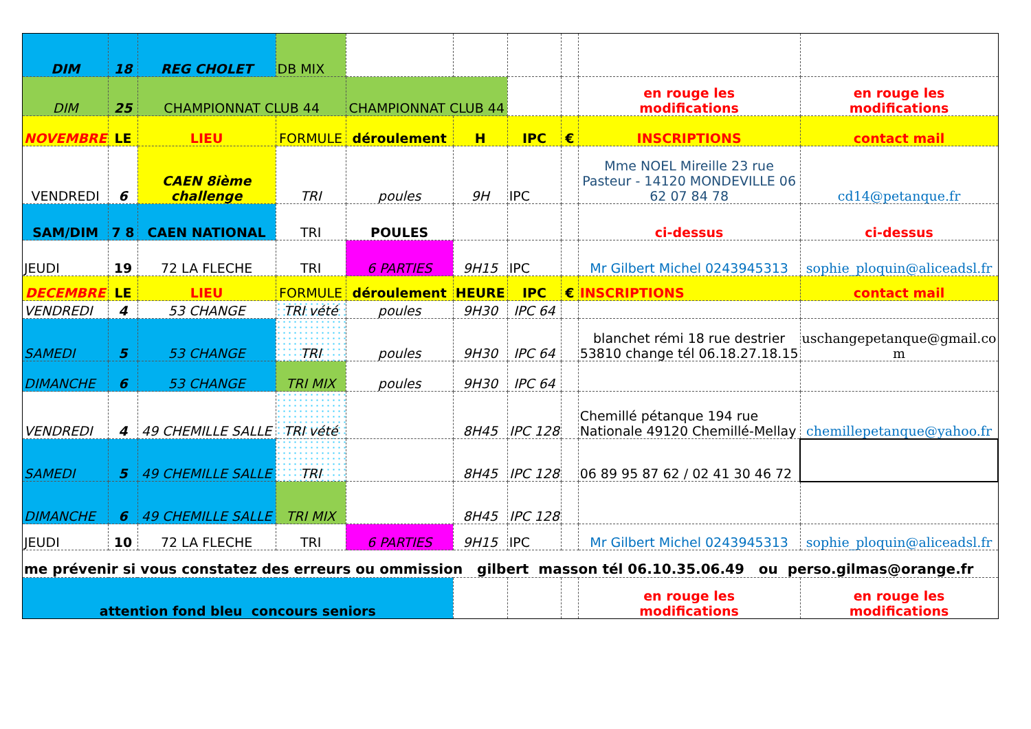| DIM | 18 | REG CHOLET | DB MIX | | | | | | |
| DIM | 25 | CHAMPIONNAT CLUB 44 | | CHAMPIONNAT CLUB 44 | | | | en rouge les modifications | en rouge les modifications |
| NOVEMBRE | LE | LIEU | FORMULE | déroulement | H | IPC | € | INSCRIPTIONS | contact mail |
| VENDREDI | 6 | CAEN 8ième challenge | TRI | poules | 9H | IPC | | Mme NOEL Mireille 23 rue Pasteur - 14120 MONDEVILLE 06 62 07 84 78 | cd14@petanque.fr |
| SAM/DIM | 7 8 | CAEN NATIONAL | TRI | POULES | | | | ci-dessus | ci-dessus |
| JEUDI | 19 | 72 LA FLECHE | TRI | 6 PARTIES | 9H15 | IPC | | Mr Gilbert Michel 0243945313 | sophie_ploquin@aliceadsl.fr |
| DECEMBRE | LE | LIEU | FORMULE | déroulement | HEURE | IPC | € | INSCRIPTIONS | contact mail |
| VENDREDI | 4 | 53 CHANGE | TRI vété | poules | 9H30 | IPC 64 | | | |
| SAMEDI | 5 | 53 CHANGE | TRI | poules | 9H30 | IPC 64 | | blanchet rémi 18 rue destrier 53810 change tél 06.18.27.18.15 | uschangepetanque@gmail.co m |
| DIMANCHE | 6 | 53 CHANGE | TRI MIX | poules | 9H30 | IPC 64 | | | |
| VENDREDI | 4 | 49 CHEMILLE SALLE | TRI vété | | 8H45 | IPC 128 | | Chemillé pétanque 194 rue Nationale 49120 Chemillé-Mellay | chemillepetanque@yahoo.fr |
| SAMEDI | 5 | 49 CHEMILLE SALLE | TRI | | 8H45 | IPC 128 | | 06 89 95 87 62 / 02 41 30 46 72 | |
| DIMANCHE | 6 | 49 CHEMILLE SALLE | TRI MIX | | 8H45 | IPC 128 | | | |
| JEUDI | 10 | 72 LA FLECHE | TRI | 6 PARTIES | 9H15 | IPC | | Mr Gilbert Michel 0243945313 | sophie_ploquin@aliceadsl.fr |
| me prévenir si vous constatez des erreurs ou ommission gilbert masson tél 06.10.35.06.49 ou perso.gilmas@orange.fr | | | | | | | | | |
| attention fond bleu concours seniors | | | | | | | | en rouge les modifications | en rouge les modifications |